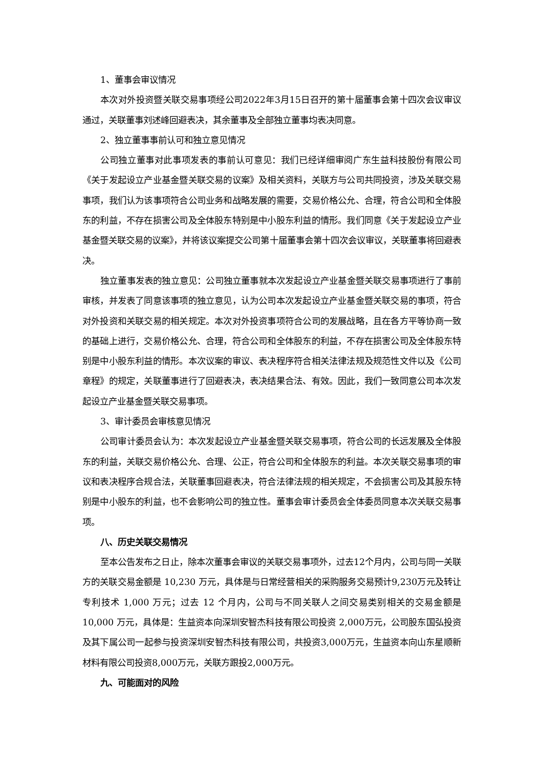1、董事会审议情况
本次对外投资暨关联交易事项经公司2022年3月15日召开的第十届董事会第十四次会议审议通过，关联董事刘述峰回避表决，其余董事及全部独立董事均表决同意。
2、独立董事事前认可和独立意见情况
公司独立董事对此事项发表的事前认可意见：我们已经详细审阅广东生益科技股份有限公司《关于发起设立产业基金暨关联交易的议案》及相关资料，关联方与公司共同投资，涉及关联交易事项，我们认为该事项符合公司业务和战略发展的需要，交易价格公允、合理，符合公司和全体股东的利益，不存在损害公司及全体股东特别是中小股东利益的情形。我们同意《关于发起设立产业基金暨关联交易的议案》，并将该议案提交公司第十届董事会第十四次会议审议，关联董事将回避表决。
独立董事发表的独立意见：公司独立董事就本次发起设立产业基金暨关联交易事项进行了事前审核，并发表了同意该事项的独立意见，认为公司本次发起设立产业基金暨关联交易的事项，符合对外投资和关联交易的相关规定。本次对外投资事项符合公司的发展战略，且在各方平等协商一致的基础上进行，交易价格公允、合理，符合公司和全体股东的利益，不存在损害公司及全体股东特别是中小股东利益的情形。本次议案的审议、表决程序符合相关法律法规及规范性文件以及《公司章程》的规定，关联董事进行了回避表决，表决结果合法、有效。因此，我们一致同意公司本次发起设立产业基金暨关联交易事项。
3、审计委员会审核意见情况
公司审计委员会认为：本次发起设立产业基金暨关联交易事项，符合公司的长远发展及全体股东的利益，关联交易价格公允、合理、公正，符合公司和全体股东的利益。本次关联交易事项的审议和表决程序合规合法，关联董事回避表决，符合法律法规的相关规定，不会损害公司及其股东特别是中小股东的利益，也不会影响公司的独立性。董事会审计委员会全体委员同意本次关联交易事项。
八、历史关联交易情况
至本公告发布之日止，除本次董事会审议的关联交易事项外，过去12个月内，公司与同一关联方的关联交易金额是 10,230 万元，具体是与日常经营相关的采购服务交易预计9,230万元及转让专利技术 1,000 万元；过去 12 个月内，公司与不同关联人之间交易类别相关的交易金额是 10,000 万元，具体是：生益资本向深圳安智杰科技有限公司投资 2,000万元，公司股东国弘投资及其下属公司一起参与投资深圳安智杰科技有限公司，共投资3,000万元，生益资本向山东星顺新材料有限公司投资8,000万元，关联方跟投2,000万元。
九、可能面对的风险